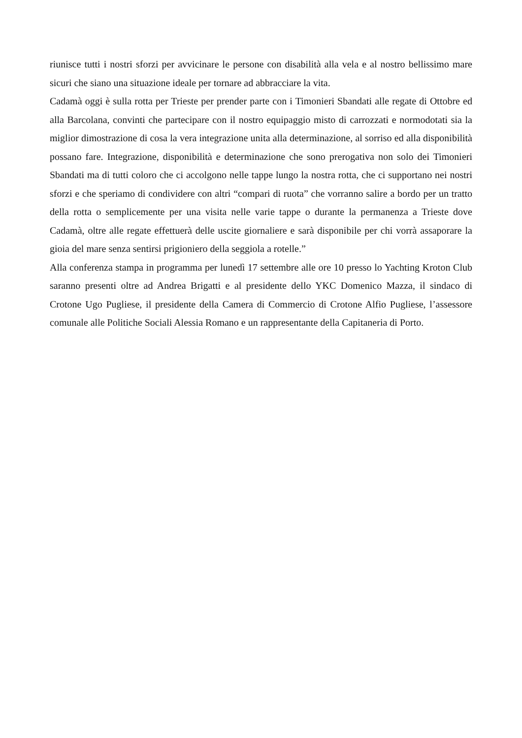riunisce tutti i nostri sforzi per avvicinare le persone con disabilità alla vela e al nostro bellissimo mare sicuri che siano una situazione ideale per tornare ad abbracciare la vita.
Cadamà oggi è sulla rotta per Trieste per prender parte con i Timonieri Sbandati alle regate di Ottobre ed alla Barcolana, convinti che partecipare con il nostro equipaggio misto di carrozzati e normodotati sia la miglior dimostrazione di cosa la vera integrazione unita alla determinazione, al sorriso ed alla disponibilità possano fare. Integrazione, disponibilità e determinazione che sono prerogativa non solo dei Timonieri Sbandati ma di tutti coloro che ci accolgono nelle tappe lungo la nostra rotta, che ci supportano nei nostri sforzi e che speriamo di condividere con altri “compari di ruota” che vorranno salire a bordo per un tratto della rotta o semplicemente per una visita nelle varie tappe o durante la permanenza a Trieste dove Cadamà, oltre alle regate effettuerà delle uscite giornaliere e sarà disponibile per chi vorrà assaporare la gioia del mare senza sentirsi prigioniero della seggiola a rotelle.”
Alla conferenza stampa in programma per lunedì 17 settembre alle ore 10 presso lo Yachting Kroton Club saranno presenti oltre ad Andrea Brigatti e al presidente dello YKC Domenico Mazza, il sindaco di Crotone Ugo Pugliese, il presidente della Camera di Commercio di Crotone Alfio Pugliese, l’assessore comunale alle Politiche Sociali Alessia Romano e un rappresentante della Capitaneria di Porto.